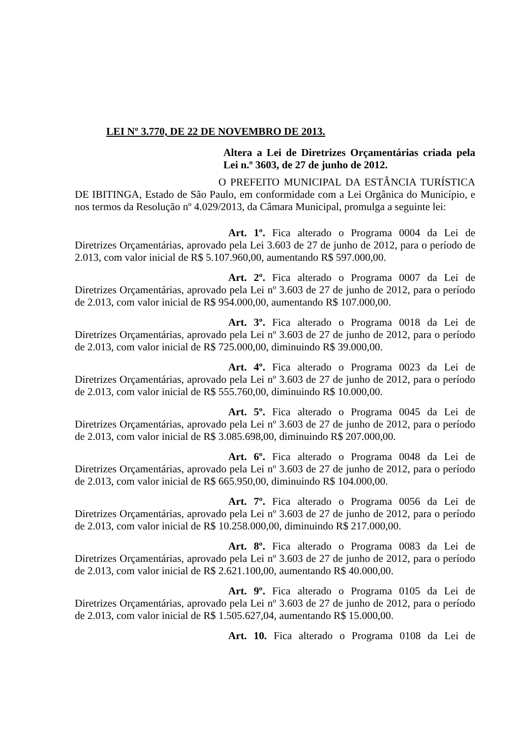LEI Nº 3.770, DE 22 DE NOVEMBRO DE 2013.
Altera a Lei de Diretrizes Orçamentárias criada pela Lei n.º 3603, de 27 de junho de 2012.
O PREFEITO MUNICIPAL DA ESTÂNCIA TURÍSTICA DE IBITINGA, Estado de São Paulo, em conformidade com a Lei Orgânica do Município, e nos termos da Resolução nº 4.029/2013, da Câmara Municipal, promulga a seguinte lei:
Art. 1º. Fica alterado o Programa 0004 da Lei de Diretrizes Orçamentárias, aprovado pela Lei 3.603 de 27 de junho de 2012, para o período de 2.013, com valor inicial de R$ 5.107.960,00, aumentando R$ 597.000,00.
Art. 2º. Fica alterado o Programa 0007 da Lei de Diretrizes Orçamentárias, aprovado pela Lei nº 3.603 de 27 de junho de 2012, para o período de 2.013, com valor inicial de R$ 954.000,00, aumentando R$ 107.000,00.
Art. 3º. Fica alterado o Programa 0018 da Lei de Diretrizes Orçamentárias, aprovado pela Lei nº 3.603 de 27 de junho de 2012, para o período de 2.013, com valor inicial de R$ 725.000,00, diminuindo R$ 39.000,00.
Art. 4º. Fica alterado o Programa 0023 da Lei de Diretrizes Orçamentárias, aprovado pela Lei nº 3.603 de 27 de junho de 2012, para o período de 2.013, com valor inicial de R$ 555.760,00, diminuindo R$ 10.000,00.
Art. 5º. Fica alterado o Programa 0045 da Lei de Diretrizes Orçamentárias, aprovado pela Lei nº 3.603 de 27 de junho de 2012, para o período de 2.013, com valor inicial de R$ 3.085.698,00, diminuindo R$ 207.000,00.
Art. 6º. Fica alterado o Programa 0048 da Lei de Diretrizes Orçamentárias, aprovado pela Lei nº 3.603 de 27 de junho de 2012, para o período de 2.013, com valor inicial de R$ 665.950,00, diminuindo R$ 104.000,00.
Art. 7º. Fica alterado o Programa 0056 da Lei de Diretrizes Orçamentárias, aprovado pela Lei nº 3.603 de 27 de junho de 2012, para o período de 2.013, com valor inicial de R$ 10.258.000,00, diminuindo R$ 217.000,00.
Art. 8º. Fica alterado o Programa 0083 da Lei de Diretrizes Orçamentárias, aprovado pela Lei nº 3.603 de 27 de junho de 2012, para o período de 2.013, com valor inicial de R$ 2.621.100,00, aumentando R$ 40.000,00.
Art. 9º. Fica alterado o Programa 0105 da Lei de Diretrizes Orçamentárias, aprovado pela Lei nº 3.603 de 27 de junho de 2012, para o período de 2.013, com valor inicial de R$ 1.505.627,04, aumentando R$ 15.000,00.
Art. 10. Fica alterado o Programa 0108 da Lei de